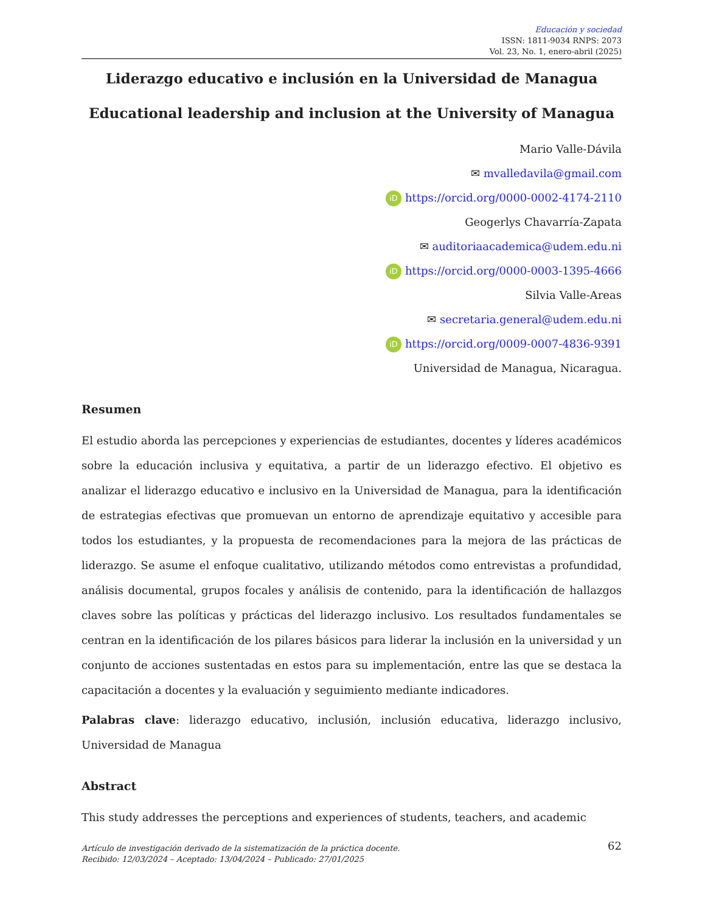Educación y sociedad
ISSN: 1811-9034 RNPS: 2073
Vol. 23, No. 1, enero-abril (2025)
Liderazgo educativo e inclusión en la Universidad de Managua
Educational leadership and inclusion at the University of Managua
Mario Valle-Dávila
✉ mvalledavila@gmail.com
iD https://orcid.org/0000-0002-4174-2110
Geogerlys Chavarría-Zapata
✉ auditoriaacademica@udem.edu.ni
iD https://orcid.org/0000-0003-1395-4666
Silvia Valle-Areas
✉ secretaria.general@udem.edu.ni
iD https://orcid.org/0009-0007-4836-9391
Universidad de Managua, Nicaragua.
Resumen
El estudio aborda las percepciones y experiencias de estudiantes, docentes y líderes académicos sobre la educación inclusiva y equitativa, a partir de un liderazgo efectivo. El objetivo es analizar el liderazgo educativo e inclusivo en la Universidad de Managua, para la identificación de estrategias efectivas que promuevan un entorno de aprendizaje equitativo y accesible para todos los estudiantes, y la propuesta de recomendaciones para la mejora de las prácticas de liderazgo. Se asume el enfoque cualitativo, utilizando métodos como entrevistas a profundidad, análisis documental, grupos focales y análisis de contenido, para la identificación de hallazgos claves sobre las políticas y prácticas del liderazgo inclusivo. Los resultados fundamentales se centran en la identificación de los pilares básicos para liderar la inclusión en la universidad y un conjunto de acciones sustentadas en estos para su implementación, entre las que se destaca la capacitación a docentes y la evaluación y seguimiento mediante indicadores.
Palabras clave: liderazgo educativo, inclusión, inclusión educativa, liderazgo inclusivo, Universidad de Managua
Abstract
This study addresses the perceptions and experiences of students, teachers, and academic
Artículo de investigación derivado de la sistematización de la práctica docente.
Recibido: 12/03/2024 – Aceptado: 13/04/2024 – Publicado: 27/01/2025
62